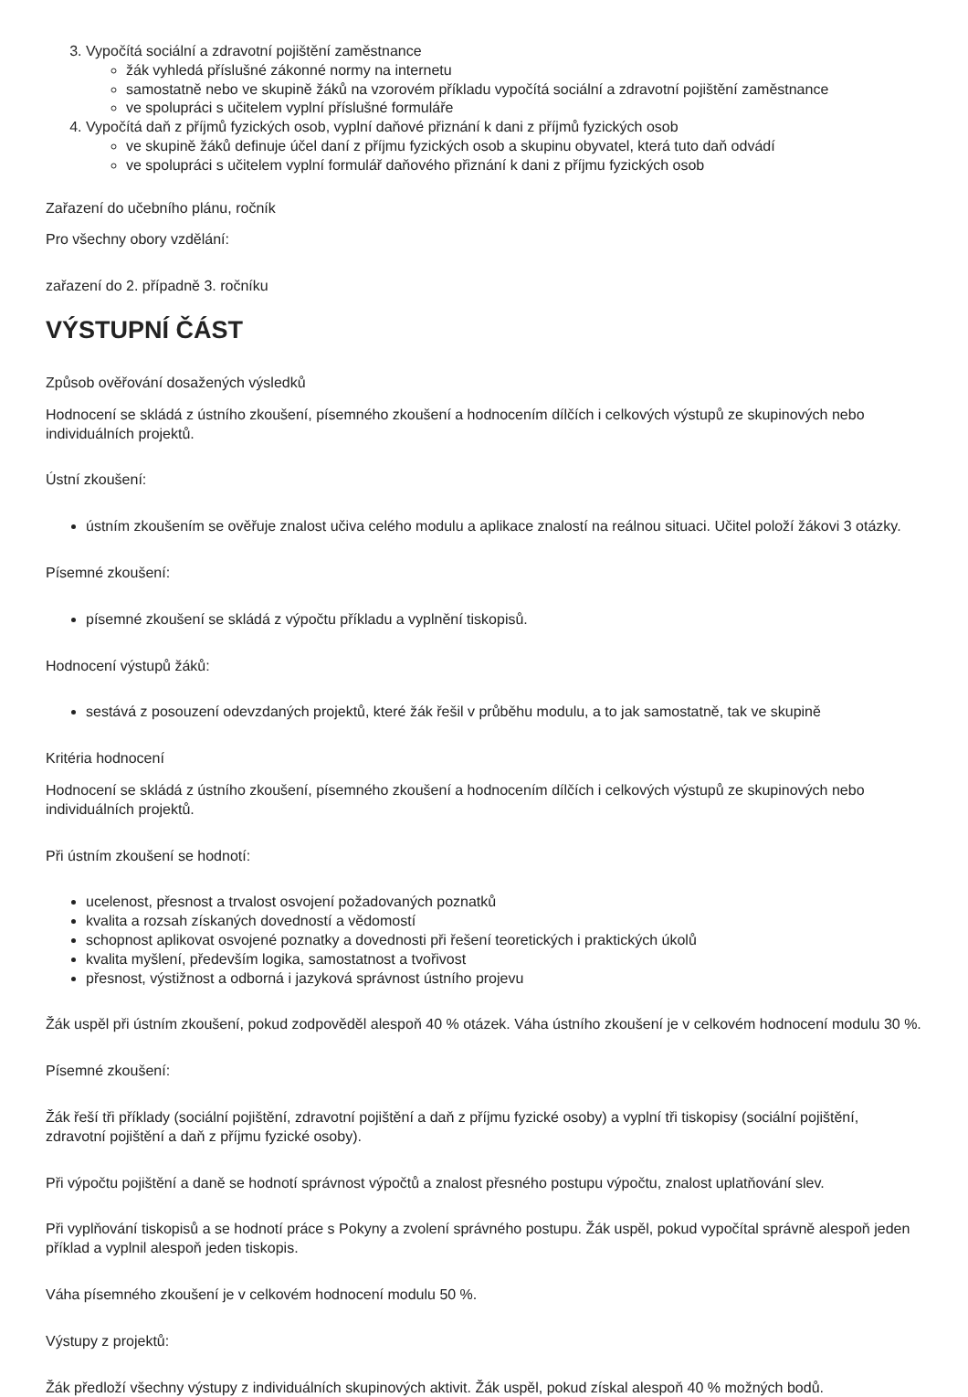3. Vypočítá sociální a zdravotní pojištění zaměstnance
žák vyhledá příslušné zákonné normy na internetu
samostatně nebo ve skupině žáků na vzorovém příkladu vypočítá sociální a zdravotní pojištění zaměstnance
ve spolupráci s učitelem vyplní příslušné formuláře
4. Vypočítá daň z příjmů fyzických osob, vyplní daňové přiznání k dani z příjmů fyzických osob
ve skupině žáků definuje účel daní z příjmu fyzických osob a skupinu obyvatel, která tuto daň odvádí
ve spolupráci s učitelem vyplní formulář daňového přiznání k dani z příjmu fyzických osob
Zařazení do učebního plánu, ročník
Pro všechny obory vzdělání:
zařazení do 2. případně 3. ročníku
VÝSTUPNÍ ČÁST
Způsob ověřování dosažených výsledků
Hodnocení se skládá z ústního zkoušení, písemného zkoušení a hodnocením dílčích i celkových výstupů ze skupinových nebo individuálních projektů.
Ústní zkoušení:
ústním zkoušením se ověřuje znalost učiva celého modulu a aplikace znalostí na reálnou situaci. Učitel položí žákovi 3 otázky.
Písemné zkoušení:
písemné zkoušení se skládá z výpočtu příkladu a vyplnění tiskopisů.
Hodnocení výstupů žáků:
sestává z posouzení odevzdaných projektů, které žák řešil v průběhu modulu, a to jak samostatně, tak ve skupině
Kritéria hodnocení
Hodnocení se skládá z ústního zkoušení, písemného zkoušení a hodnocením dílčích i celkových výstupů ze skupinových nebo individuálních projektů.
Při ústním zkoušení se hodnotí:
ucelenost, přesnost a trvalost osvojení požadovaných poznatků
kvalita a rozsah získaných dovedností a vědomostí
schopnost aplikovat osvojené poznatky a dovednosti při řešení teoretických i praktických úkolů
kvalita myšlení, především logika, samostatnost a tvořivost
přesnost, výstižnost a odborná i jazyková správnost ústního projevu
Žák uspěl při ústním zkoušení, pokud zodpověděl alespoň 40 % otázek. Váha ústního zkoušení je v celkovém hodnocení modulu 30 %.
Písemné zkoušení:
Žák řeší tři příklady (sociální pojištění, zdravotní pojištění a daň z příjmu fyzické osoby) a vyplní tři tiskopisy (sociální pojištění, zdravotní pojištění a daň z příjmu fyzické osoby).
Při výpočtu pojištění a daně se hodnotí správnost výpočtů a znalost přesného postupu výpočtu, znalost uplatňování slev.
Při vyplňování tiskopisů a se hodnotí práce s Pokyny a zvolení správného postupu. Žák uspěl, pokud vypočítal správně alespoň jeden příklad a vyplnil alespoň jeden tiskopis.
Váha písemného zkoušení je v celkovém hodnocení modulu 50 %.
Výstupy z projektů:
Žák předloží všechny výstupy z individuálních skupinových aktivit. Žák uspěl, pokud získal alespoň 40 % možných bodů.